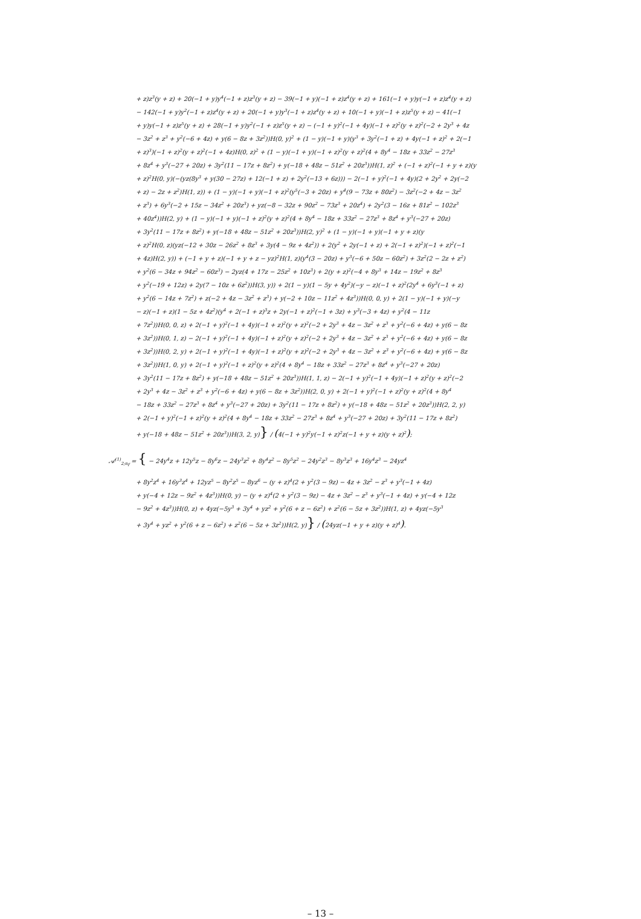+ z)z<sup>3</sup>(y + z) + 20(−1 + y)y<sup>4</sup>(−1 + z)z<sup>3</sup>(y + z) − 39(−1 + y)(−1 + z)z<sup>4</sup>(y + z) + 161(−1 + y)y(−1 + z)z<sup>4</sup>(y + z)
− 142(−1 + y)y<sup>2</sup>(−1 + z)z<sup>4</sup>(y + z) + 20(−1 + y)y<sup>3</sup>(−1 + z)z<sup>4</sup>(y + z) + 10(−1 + y)(−1 + z)z<sup>5</sup>(y + z) − 41(−1
+ y)y(−1 + z)z<sup>5</sup>(y + z) + 28(−1 + y)y<sup>2</sup>(−1 + z)z<sup>5</sup>(y + z) − (−1 + y)<sup>2</sup>(−1 + 4y)(−1 + z)<sup>2</sup>(y + z)<sup>2</sup>(−2 + 2y<sup>3</sup> + 4z
− 3z<sup>2</sup> + z<sup>3</sup> + y<sup>2</sup>(−6 + 4z) + y(6 − 8z + 3z<sup>2</sup>))H(0, y)<sup>2</sup> + (1 − y)(−1 + y)(y<sup>3</sup> + 3y<sup>2</sup>(−1 + z) + 4y(−1 + z)<sup>2</sup> + 2(−1
+ z)<sup>3</sup>)(−1 + z)<sup>2</sup>(y + z)<sup>2</sup>(−1 + 4z)H(0, z)<sup>2</sup> + (1 − y)(−1 + y)(−1 + z)<sup>2</sup>(y + z)<sup>2</sup>(4 + 8y<sup>4</sup> − 18z + 33z<sup>2</sup> − 27z<sup>3</sup>
+ 8z<sup>4</sup> + y<sup>3</sup>(−27 + 20z) + 3y<sup>2</sup>(11 − 17z + 8z<sup>2</sup>) + y(−18 + 48z − 51z<sup>2</sup> + 20z<sup>3</sup>))H(1, z)<sup>2</sup> + (−1 + z)<sup>2</sup>(−1 + y + z)(y
+ z)<sup>2</sup>H(0, y)(−(yz(8y<sup>3</sup> + y(30 − 27z) + 12(−1 + z) + 2y<sup>2</sup>(−13 + 6z))) − 2(−1 + y)<sup>2</sup>(−1 + 4y)(2 + 2y<sup>2</sup> + 2y(−2
+ z) − 2z + z<sup>2</sup>)H(1, z)) + (1 − y)(−1 + y)(−1 + z)<sup>2</sup>(y<sup>5</sup>(−3 + 20z) + y<sup>4</sup>(9 − 73z + 80z<sup>2</sup>) − 3z<sup>2</sup>(−2 + 4z − 3z<sup>2</sup>
+ z<sup>3</sup>) + 6y<sup>3</sup>(−2 + 15z − 34z<sup>2</sup> + 20z<sup>3</sup>) + yz(−8 − 32z + 90z<sup>2</sup> − 73z<sup>3</sup> + 20z<sup>4</sup>) + 2y<sup>2</sup>(3 − 16z + 81z<sup>2</sup> − 102z<sup>3</sup>
+ 40z<sup>4</sup>))H(2, y) + (1 − y)(−1 + y)(−1 + z)<sup>2</sup>(y + z)<sup>2</sup>(4 + 8y<sup>4</sup> − 18z + 33z<sup>2</sup> − 27z<sup>3</sup> + 8z<sup>4</sup> + y<sup>3</sup>(−27 + 20z)
+ 3y<sup>2</sup>(11 − 17z + 8z<sup>2</sup>) + y(−18 + 48z − 51z<sup>2</sup> + 20z<sup>3</sup>))H(2, y)<sup>2</sup> + (1 − y)(−1 + y)(−1 + y + z)(y
+ z)<sup>2</sup>H(0, z)(yz(−12 + 30z − 26z<sup>2</sup> + 8z<sup>3</sup> + 3y(4 − 9z + 4z<sup>2</sup>)) + 2(y<sup>2</sup> + 2y(−1 + z) + 2(−1 + z)<sup>2</sup>)(−1 + z)<sup>2</sup>(−1
+ 4z)H(2, y)) + (−1 + y + z)(−1 + y + z − yz)<sup>2</sup>H(1, z)(y<sup>4</sup>(3 − 20z) + y<sup>3</sup>(−6 + 50z − 60z<sup>2</sup>) + 3z<sup>2</sup>(2 − 2z + z<sup>2</sup>)
+ y<sup>2</sup>(6 − 34z + 94z<sup>2</sup> − 60z<sup>3</sup>) − 2yz(4 + 17z − 25z<sup>2</sup> + 10z<sup>3</sup>) + 2(y + z)<sup>2</sup>(−4 + 8y<sup>3</sup> + 14z − 19z<sup>2</sup> + 8z<sup>3</sup>
+ y<sup>2</sup>(−19 + 12z) + 2y(7 − 10z + 6z<sup>2</sup>))H(3, y)) + 2(1 − y)(1 − 5y + 4y<sup>2</sup>)(−y − z)(−1 + z)<sup>2</sup>(2y<sup>4</sup> + 6y<sup>3</sup>(−1 + z)
+ y<sup>2</sup>(6 − 14z + 7z<sup>2</sup>) + z(−2 + 4z − 3z<sup>2</sup> + z<sup>3</sup>) + y(−2 + 10z − 11z<sup>2</sup> + 4z<sup>3</sup>))H(0, 0, y) + 2(1 − y)(−1 + y)(−y
− z)(−1 + z)(1 − 5z + 4z<sup>2</sup>)(y<sup>4</sup> + 2(−1 + z)<sup>3</sup>z + 2y(−1 + z)<sup>2</sup>(−1 + 3z) + y<sup>3</sup>(−3 + 4z) + y<sup>2</sup>(4 − 11z
+ 7z<sup>2</sup>))H(0, 0, z) + 2(−1 + y)<sup>2</sup>(−1 + 4y)(−1 + z)<sup>2</sup>(y + z)<sup>2</sup>(−2 + 2y<sup>3</sup> + 4z − 3z<sup>2</sup> + z<sup>3</sup> + y<sup>2</sup>(−6 + 4z) + y(6 − 8z
+ 3z<sup>2</sup>))H(0, 1, z) − 2(−1 + y)<sup>2</sup>(−1 + 4y)(−1 + z)<sup>2</sup>(y + z)<sup>2</sup>(−2 + 2y<sup>3</sup> + 4z − 3z<sup>2</sup> + z<sup>3</sup> + y<sup>2</sup>(−6 + 4z) + y(6 − 8z
+ 3z<sup>2</sup>))H(0, 2, y) + 2(−1 + y)<sup>2</sup>(−1 + 4y)(−1 + z)<sup>2</sup>(y + z)<sup>2</sup>(−2 + 2y<sup>3</sup> + 4z − 3z<sup>2</sup> + z<sup>3</sup> + y<sup>2</sup>(−6 + 4z) + y(6 − 8z
+ 3z<sup>2</sup>))H(1, 0, y) + 2(−1 + y)<sup>2</sup>(−1 + z)<sup>2</sup>(y + z)<sup>2</sup>(4 + 8y<sup>4</sup> − 18z + 33z<sup>2</sup> − 27z<sup>3</sup> + 8z<sup>4</sup> + y<sup>3</sup>(−27 + 20z)
+ 3y<sup>2</sup>(11 − 17z + 8z<sup>2</sup>) + y(−18 + 48z − 51z<sup>2</sup> + 20z<sup>3</sup>))H(1, 1, z) − 2(−1 + y)<sup>2</sup>(−1 + 4y)(−1 + z)<sup>2</sup>(y + z)<sup>2</sup>(−2
+ 2y<sup>3</sup> + 4z − 3z<sup>2</sup> + z<sup>3</sup> + y<sup>2</sup>(−6 + 4z) + y(6 − 8z + 3z<sup>2</sup>))H(2, 0, y) + 2(−1 + y)<sup>2</sup>(−1 + z)<sup>2</sup>(y + z)<sup>2</sup>(4 + 8y<sup>4</sup>
− 18z + 33z<sup>2</sup> − 27z<sup>3</sup> + 8z<sup>4</sup> + y<sup>3</sup>(−27 + 20z) + 3y<sup>2</sup>(11 − 17z + 8z<sup>2</sup>) + y(−18 + 48z − 51z<sup>2</sup> + 20z<sup>3</sup>))H(2, 2, y)
+ 2(−1 + y)<sup>2</sup>(−1 + z)<sup>2</sup>(y + z)<sup>2</sup>(4 + 8y<sup>4</sup> − 18z + 33z<sup>2</sup> − 27z<sup>3</sup> + 8z<sup>4</sup> + y<sup>3</sup>(−27 + 20z) + 3y<sup>2</sup>(11 − 17z + 8z<sup>2</sup>)
+ y(−18 + 48z − 51z<sup>2</sup> + 20z<sup>3</sup>))H(3, 2, y)} / (4(−1 + y)<sup>2</sup>y(−1 + z)<sup>2</sup>z(−1 + y + z)(y + z)<sup>2</sup>);
𝒜<sup>(1)</sup><sub>2;n<sub>f</sub></sub> = { − 24y<sup>4</sup>z + 12y<sup>5</sup>z − 8y<sup>6</sup>z − 24y<sup>3</sup>z<sup>2</sup> + 8y<sup>4</sup>z<sup>2</sup> − 8y<sup>5</sup>z<sup>2</sup> − 24y<sup>2</sup>z<sup>3</sup> − 8y<sup>3</sup>z<sup>3</sup> + 16y<sup>4</sup>z<sup>3</sup> − 24yz<sup>4</sup>
+ 8y<sup>2</sup>z<sup>4</sup> + 16y<sup>3</sup>z<sup>4</sup> + 12yz<sup>5</sup> − 8y<sup>2</sup>z<sup>5</sup> − 8yz<sup>6</sup> − (y + z)<sup>4</sup>(2 + y<sup>2</sup>(3 − 9z) − 4z + 3z<sup>2</sup> − z<sup>3</sup> + y<sup>3</sup>(−1 + 4z)
+ y(−4 + 12z − 9z<sup>2</sup> + 4z<sup>3</sup>))H(0, y) − (y + z)<sup>4</sup>(2 + y<sup>2</sup>(3 − 9z) − 4z + 3z<sup>2</sup> − z<sup>3</sup> + y<sup>3</sup>(−1 + 4z) + y(−4 + 12z
− 9z<sup>2</sup> + 4z<sup>3</sup>))H(0, z) + 4yz(−5y<sup>3</sup> + 3y<sup>4</sup> + yz<sup>2</sup> + y<sup>2</sup>(6 + z − 6z<sup>2</sup>) + z<sup>2</sup>(6 − 5z + 3z<sup>2</sup>))H(1, z) + 4yz(−5y<sup>3</sup>
+ 3y<sup>4</sup> + yz<sup>2</sup> + y<sup>2</sup>(6 + z − 6z<sup>2</sup>) + z<sup>2</sup>(6 − 5z + 3z<sup>2</sup>))H(2, y)} / (24yz(−1 + y + z)(y + z)<sup>4</sup>).
– 13 –